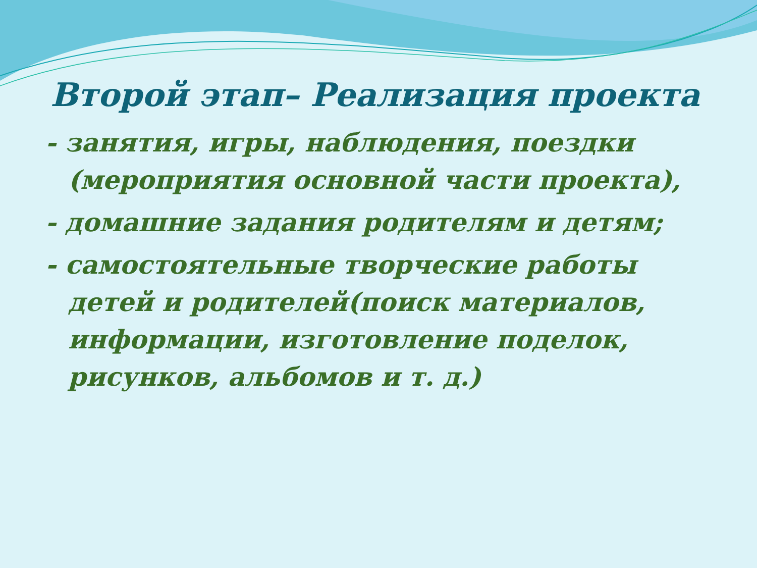Второй этап– Реализация проекта
- занятия, игры, наблюдения, поездки (мероприятия основной части проекта),
- домашние задания родителям и детям;
- самостоятельные творческие работы детей и родителей(поиск материалов, информации, изготовление поделок, рисунков, альбомов и т. д.)